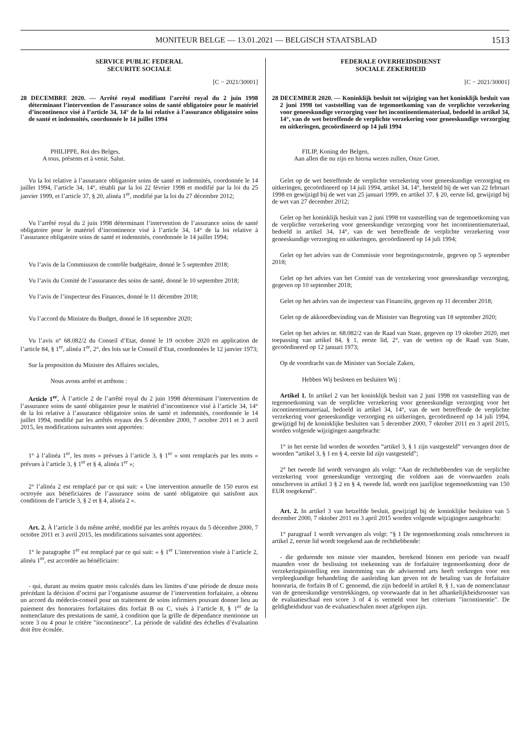MONITEUR BELGE — 13.01.2021 — BELGISCH STAATSBLAD 1513
SERVICE PUBLIC FEDERAL
SECURITE SOCIALE
[C − 2021/30001]
28 DECEMBRE 2020. — Arrêté royal modifiant l’arrêté royal du 2 juin 1998 déterminant l’intervention de l’assurance soins de santé obligatoire pour le matériel d’incontinence visé à l’article 34, 14° de la loi relative à l’assurance obligatoire soins de santé et indemnités, coordonnée le 14 juillet 1994
PHILIPPE, Roi des Belges,
A tous, présents et à venir, Salut.
Vu la loi relative à l’assurance obligatoire soins de santé et indemnités, coordonnée le 14 juillet 1994, l’article 34, 14°, rétabli par la loi 22 février 1998 et modifié par la loi du 25 janvier 1999, et l’article 37, § 20, alinéa 1<sup>er</sup>, modifié par la loi du 27 décembre 2012;
Vu l’arrêté royal du 2 juin 1998 déterminant l’intervention de l’assurance soins de santé obligatoire pour le matériel d’incontinence visé à l’article 34, 14° de la loi relative à l’assurance obligatoire soins de santé et indemnités, coordonnée le 14 juillet 1994;
Vu l’avis de la Commission de contrôle budgétaire, donné le 5 septembre 2018;
Vu l’avis du Comité de l’assurance des soins de santé, donné le 10 septembre 2018;
Vu l’avis de l’inspecteur des Finances, donné le 11 décembre 2018;
Vu l’accord du Ministre du Budget, donné le 18 septembre 2020;
Vu l’avis n° 68.082/2 du Conseil d’Etat, donné le 19 octobre 2020 en application de l’article 84, § 1<sup>er</sup>, alinéa 1<sup>er</sup>, 2°, des lois sur le Conseil d’Etat, coordonnées le 12 janvier 1973;
Sur la proposition du Ministre des Affaires sociales,
Nous avons arrêté et arrêtons :
Article 1<sup>er</sup>. À l’article 2 de l’arrêté royal du 2 juin 1998 déterminant l’intervention de l’assurance soins de santé obligatoire pour le matériel d’incontinence visé à l’article 34, 14° de la loi relative à l’assurance obligatoire soins de santé et indemnités, coordonnée le 14 juillet 1994, modifié par les arrêtés royaux des 5 décembre 2000, 7 octobre 2011 et 3 avril 2015, les modifications suivantes sont apportées:
1° à l’alinéa 1<sup>er</sup>, les mots « prévues à l’article 3, § 1<sup>er</sup> » sont remplacés par les mots « prévues à l’article 3, § 1<sup>er</sup> et § 4, alinéa 1<sup>er</sup> »;
2° l’alinéa 2 est remplacé par ce qui suit: « Une intervention annuelle de 150 euros est octroyée aux bénéficiaires de l’assurance soins de santé obligatoire qui satisfont aux conditions de l’article 3, § 2 et § 4, alinéa 2 ».
Art. 2. À l’article 3 du même arrêté, modifié par les arrêtés royaux du 5 décembre 2000, 7 octobre 2011 et 3 avril 2015, les modifications suivantes sont apportées:
1° le paragraphe 1<sup>er</sup> est remplacé par ce qui suit: « § 1<sup>er</sup> L’intervention visée à l’article 2, alinéa 1<sup>er</sup>, est accordée au bénéficiaire:
- qui, durant au moins quatre mois calculés dans les limites d’une période de douze mois précédant la décision d’octroi par l’organisme assureur de l’intervention forfaitaire, a obtenu un accord du médecin-conseil pour un traitement de soins infirmiers pouvant donner lieu au paiement des honoraires forfaitaires dits forfait B ou C, visés à l’article 8, § 1<sup>er</sup> de la nomenclature des prestations de santé, à condition que la grille de dépendance mentionne un score 3 ou 4 pour le critère ″incontinence″. La période de validité des échelles d’évaluation doit être écoulée.
FEDERALE OVERHEIDSDIENST
SOCIALE ZEKERHEID
[C − 2021/30001]
28 DECEMBER 2020. — Koninklijk besluit tot wijziging van het koninklijk besluit van 2 juni 1998 tot vaststelling van de tegemoetkoming van de verplichte verzekering voor geneeskundige verzorging voor het incontinentiemateriaal, bedoeld in artikel 34, 14°, van de wet betreffende de verplichte verzekering voor geneeskundige verzorging en uitkeringen, gecoördineerd op 14 juli 1994
FILIP, Koning der Belgen,
Aan allen die nu zijn en hierna wezen zullen, Onze Groet.
Gelet op de wet betreffende de verplichte verzekering voor geneeskundige verzorging en uitkeringen, gecoördineerd op 14 juli 1994, artikel 34, 14°, hersteld bij de wet van 22 februari 1998 en gewijzigd bij de wet van 25 januari 1999, en artikel 37, § 20, eerste lid, gewijzigd bij de wet van 27 december 2012;
Gelet op het koninklijk besluit van 2 juni 1998 tot vaststelling van de tegemoetkoming van de verplichte verzekering voor geneeskundige verzorging voor het incontinentiemateriaal, bedoeld in artikel 34, 14°, van de wet betreffende de verplichte verzekering voor geneeskundige verzorging en uitkeringen, gecoördineerd op 14 juli 1994;
Gelet op het advies van de Commissie voor begrotingscontrole, gegeven op 5 september 2018;
Gelet op het advies van het Comité van de verzekering voor geneeskundige verzorging, gegeven op 10 september 2018;
Gelet op het advies van de inspecteur van Financiën, gegeven op 11 december 2018;
Gelet op de akkoordbevinding van de Minister van Begroting van 18 september 2020;
Gelet op het advies nr. 68.082/2 van de Raad van State, gegeven op 19 oktober 2020, met toepassing van artikel 84, § 1, eerste lid, 2°, van de wetten op de Raad van State, gecoördineerd op 12 januari 1973;
Op de voordracht van de Minister van Sociale Zaken,
Hebben Wij besloten en besluiten Wij :
Artikel 1. In artikel 2 van het koninklijk besluit van 2 juni 1998 tot vaststelling van de tegemoetkoming van de verplichte verzekering voor geneeskundige verzorging voor het incontinentiemateriaal, bedoeld in artikel 34, 14°, van de wet betreffende de verplichte verzekering voor geneeskundige verzorging en uitkeringen, gecoördineerd op 14 juli 1994, gewijzigd bij de koninklijke besluiten van 5 december 2000, 7 oktober 2011 en 3 april 2015, worden volgende wijzigingen aangebracht:
1° in het eerste lid worden de woorden “artikel 3, § 1 zijn vastgesteld” vervangen door de woorden “artikel 3, § 1 en § 4, eerste lid zijn vastgesteld”;
2° het tweede lid wordt vervangen als volgt: “Aan de rechthebbenden van de verplichte verzekering voor geneeskundige verzorging die voldoen aan de voorwaarden zoals omschreven in artikel 3 § 2 en § 4, tweede lid, wordt een jaarlijkse tegemoetkoming van 150 EUR toegekend”.
Art. 2. In artikel 3 van hetzelfde besluit, gewijzigd bij de koninklijke besluiten van 5 december 2000, 7 oktober 2011 en 3 april 2015 worden volgende wijzigingen aangebracht:
1° paragraaf 1 wordt vervangen als volgt: “§ 1 De tegemoetkoming zoals omschreven in artikel 2, eerste lid wordt toegekend aan de rechthebbende:
- die gedurende ten minste vier maanden, berekend binnen een periode van twaalf maanden voor de beslissing tot toekenning van de forfaitaire tegemoetkoming door de verzekeringsinstelling een instemming van de adviserend arts heeft verkregen voor een verpleegkundige behandeling die aanleiding kan geven tot de betaling van de forfaitaire honoraria, de forfaits B of C genoemd, die zijn bedoeld in artikel 8, § 1, van de nomenclatuur van de geneeskundige verstrekkingen, op voorwaarde dat in het afhankelijkheidsrooster van de evaluatieschaal een score 3 of 4 is vermeld voor het criterium ″incontinentie″. De geldigheidsduur van de evaluatieschalen moet afgelopen zijn.